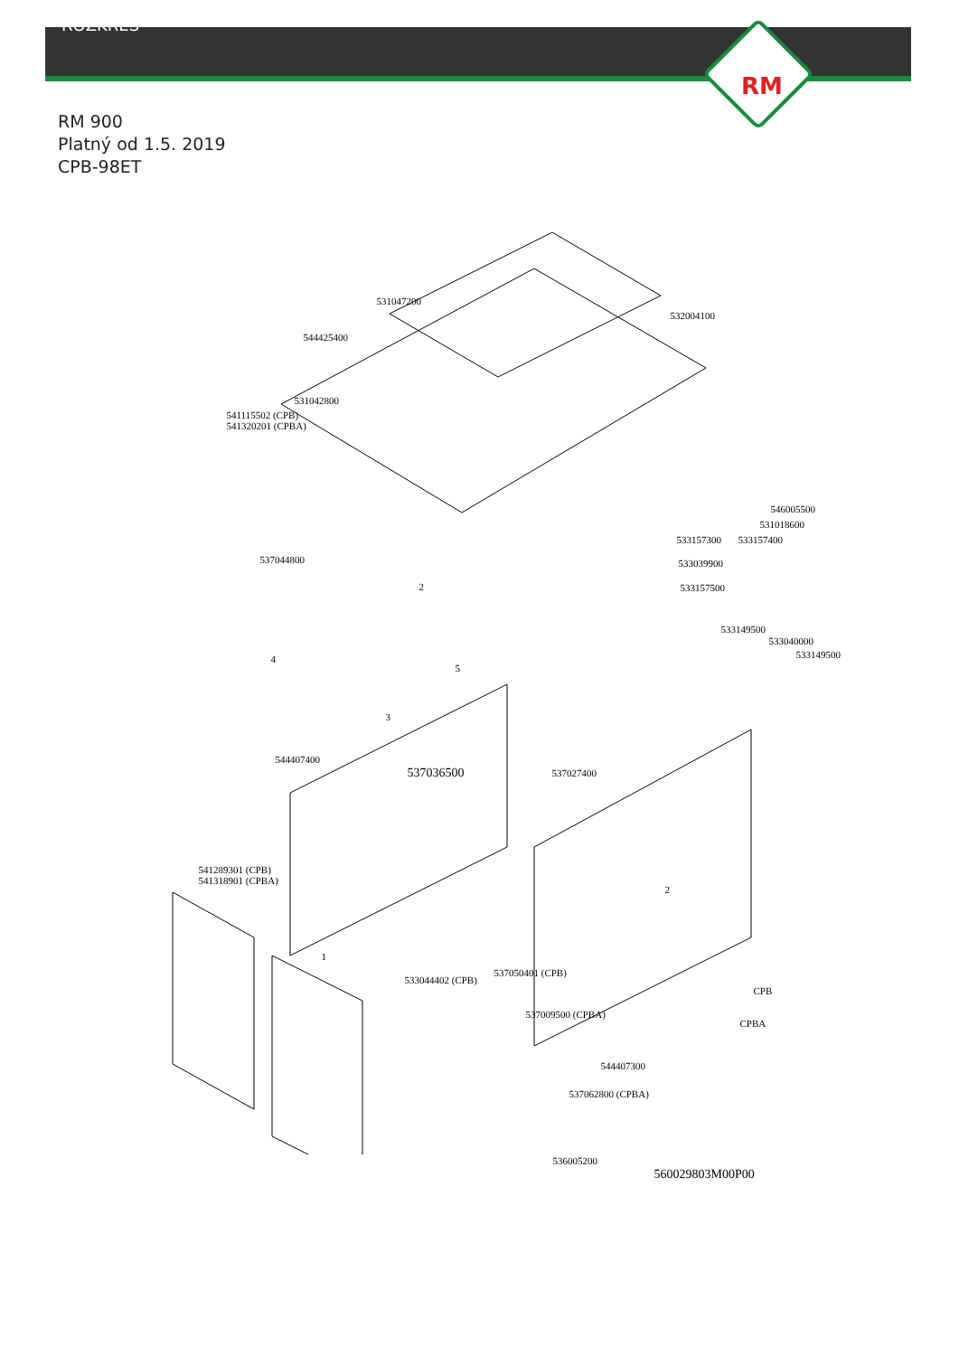RM
ROZKRES
RM 900
Platný od 1.5. 2019
CPB-98ET
531047200
532004100
544425400
531042800
541115502 (CPB)
541320201 (CPBA)
546005500
531018600
533157300 533157400
533039900
533157500
537044800
2
533149500
533040000
533149500 4
5
3
544407400
537036500 537027400
541289301 (CPB)
541318901 (CPBA)
2
1
537050401 (CPB)
533044402 (CPB)
CPB
537009500 (CPBA)
CPBA
544407300
537062800 (CPBA)
536005200
560029803M00P00